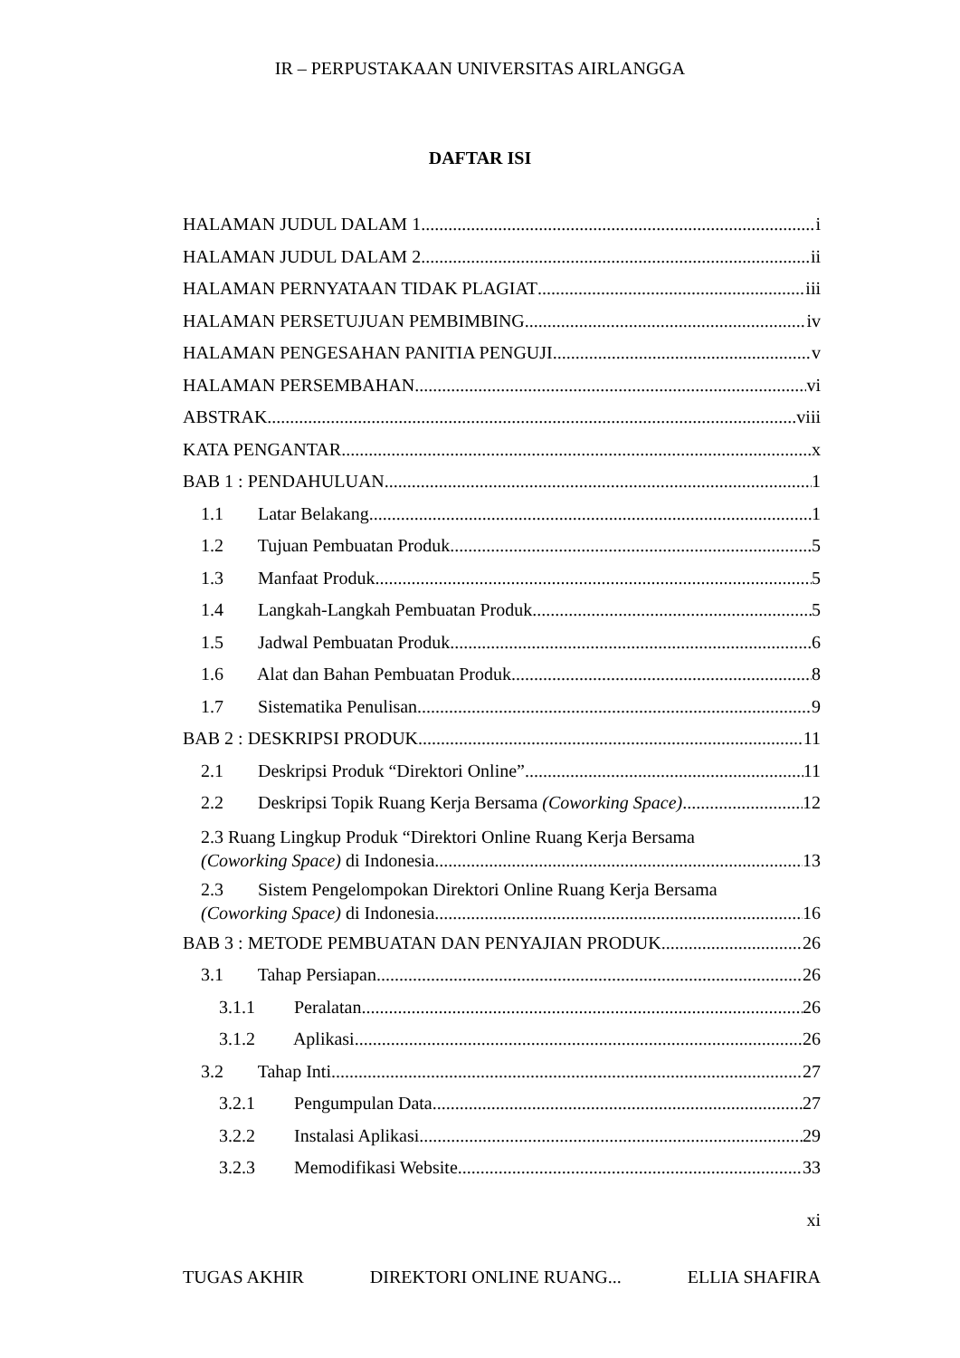IR – PERPUSTAKAAN UNIVERSITAS AIRLANGGA
DAFTAR ISI
HALAMAN JUDUL DALAM 1 i
HALAMAN JUDUL DALAM 2 ii
HALAMAN PERNYATAAN TIDAK PLAGIAT iii
HALAMAN PERSETUJUAN PEMBIMBING iv
HALAMAN PENGESAHAN PANITIA PENGUJI v
HALAMAN PERSEMBAHAN vi
ABSTRAK viii
KATA PENGANTAR x
BAB 1 : PENDAHULUAN 1
1.1 Latar Belakang 1
1.2 Tujuan Pembuatan Produk 5
1.3 Manfaat Produk 5
1.4 Langkah-Langkah Pembuatan Produk 5
1.5 Jadwal Pembuatan Produk 6
1.6 Alat dan Bahan Pembuatan Produk 8
1.7 Sistematika Penulisan 9
BAB 2 : DESKRIPSI PRODUK 11
2.1 Deskripsi Produk “Direktori Online” 11
2.2 Deskripsi Topik Ruang Kerja Bersama (Coworking Space) 12
2.3 Ruang Lingkup Produk “Direktori Online Ruang Kerja Bersama
(Coworking Space) di Indonesia 13
2.3 Sistem Pengelompokan Direktori Online Ruang Kerja Bersama
(Coworking Space) di Indonesia 16
BAB 3 : METODE PEMBUATAN DAN PENYAJIAN PRODUK 26
3.1 Tahap Persiapan 26
3.1.1 Peralatan 26
3.1.2 Aplikasi 26
3.2 Tahap Inti 27
3.2.1 Pengumpulan Data 27
3.2.2 Instalasi Aplikasi 29
3.2.3 Memodifikasi Website 33
xi
TUGAS AKHIR DIREKTORI ONLINE RUANG... ELLIA SHAFIRA